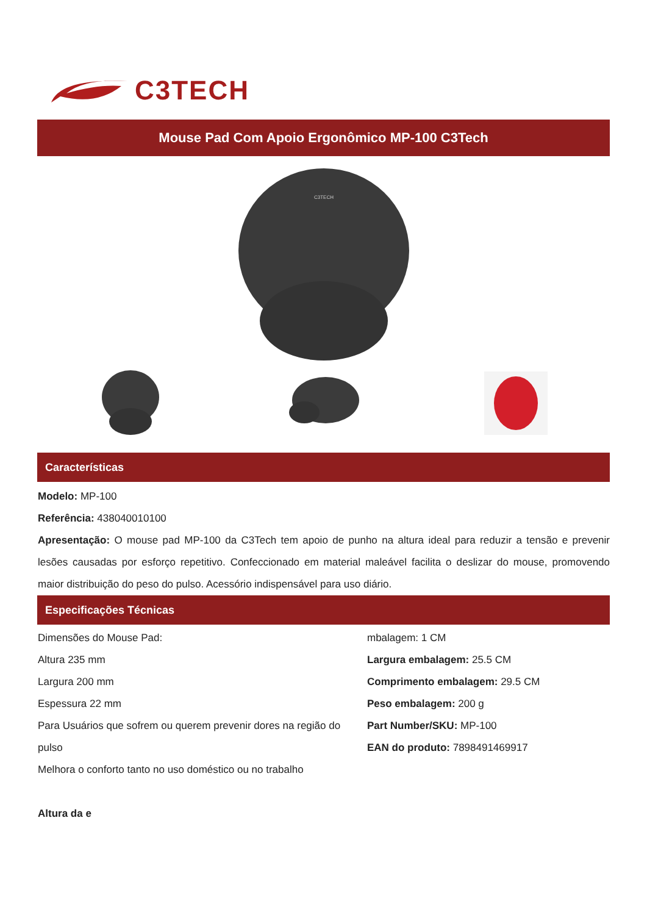C3TECH
Mouse Pad Com Apoio Ergonômico MP-100 C3Tech
C3TECH
Características
Modelo: MP-100
Referência: 438040010100
Apresentação: O mouse pad MP-100 da C3Tech tem apoio de punho na altura ideal para reduzir a tensão e prevenir lesões causadas por esforço repetitivo. Confeccionado em material maleável facilita o deslizar do mouse, promovendo maior distribuição do peso do pulso. Acessório indispensável para uso diário.
Especificações Técnicas
Dimensões do Mouse Pad:
Altura 235 mm
Largura 200 mm
Espessura 22 mm
Para Usuários que sofrem ou querem prevenir dores na região do pulso
Melhora o conforto tanto no uso doméstico ou no trabalho
Altura da e
mbalagem: 1 CM
Largura embalagem: 25.5 CM
Comprimento embalagem: 29.5 CM
Peso embalagem: 200 g
Part Number/SKU: MP-100
EAN do produto: 7898491469917